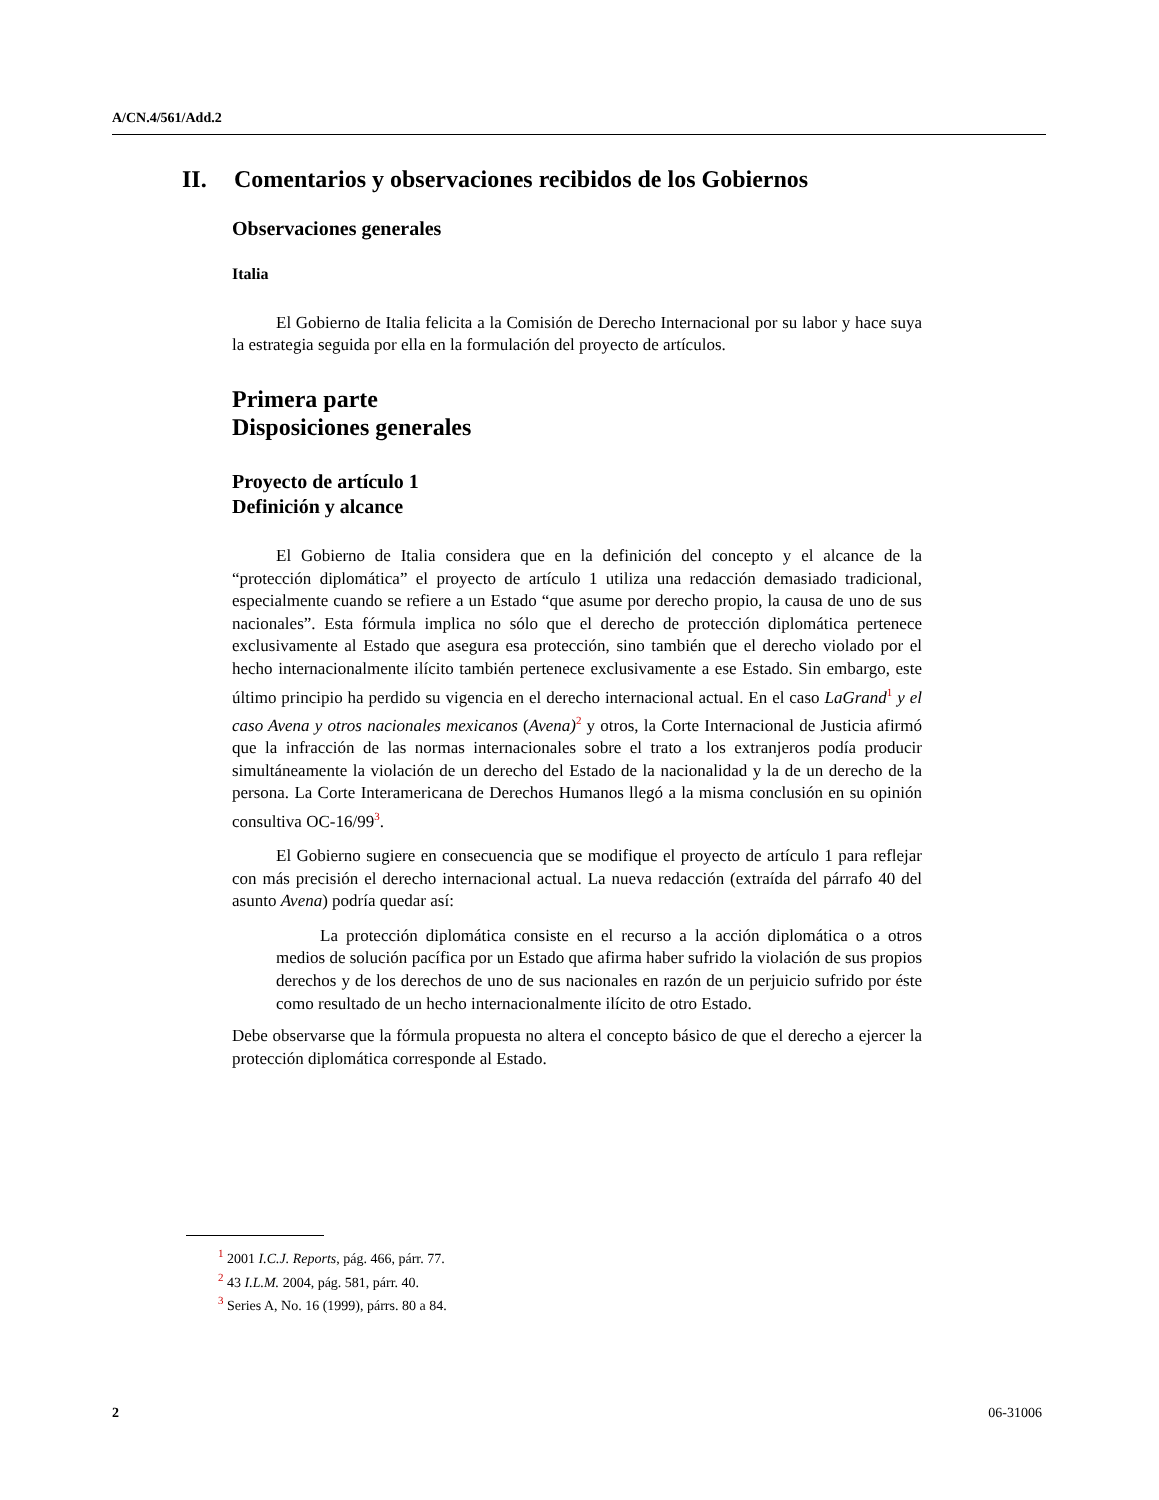A/CN.4/561/Add.2
II. Comentarios y observaciones recibidos de los Gobiernos
Observaciones generales
Italia
El Gobierno de Italia felicita a la Comisión de Derecho Internacional por su labor y hace suya la estrategia seguida por ella en la formulación del proyecto de artículos.
Primera parte
Disposiciones generales
Proyecto de artículo 1
Definición y alcance
El Gobierno de Italia considera que en la definición del concepto y el alcance de la “protección diplomática” el proyecto de artículo 1 utiliza una redacción demasiado tradicional, especialmente cuando se refiere a un Estado “que asume por derecho propio, la causa de uno de sus nacionales”. Esta fórmula implica no sólo que el derecho de protección diplomática pertenece exclusivamente al Estado que asegura esa protección, sino también que el derecho violado por el hecho internacionalmente ilícito también pertenece exclusivamente a ese Estado. Sin embargo, este último principio ha perdido su vigencia en el derecho internacional actual. En el caso LaGrand<sup>1</sup> y el caso Avena y otros nacionales mexicanos (Avena)<sup>2</sup> y otros, la Corte Internacional de Justicia afirmó que la infracción de las normas internacionales sobre el trato a los extranjeros podía producir simultáneamente la violación de un derecho del Estado de la nacionalidad y la de un derecho de la persona. La Corte Interamericana de Derechos Humanos llegó a la misma conclusión en su opinión consultiva OC-16/99<sup>3</sup>.
El Gobierno sugiere en consecuencia que se modifique el proyecto de artículo 1 para reflejar con más precisión el derecho internacional actual. La nueva redacción (extraída del párrafo 40 del asunto Avena) podría quedar así:
La protección diplomática consiste en el recurso a la acción diplomática o a otros medios de solución pacífica por un Estado que afirma haber sufrido la violación de sus propios derechos y de los derechos de uno de sus nacionales en razón de un perjuicio sufrido por éste como resultado de un hecho internacionalmente ilícito de otro Estado.
Debe observarse que la fórmula propuesta no altera el concepto básico de que el derecho a ejercer la protección diplomática corresponde al Estado.
<sup>1</sup> 2001 I.C.J. Reports, pág. 466, párr. 77.
<sup>2</sup> 43 I.L.M. 2004, pág. 581, párr. 40.
<sup>3</sup> Series A, No. 16 (1999), párrs. 80 a 84.
2 06-31006